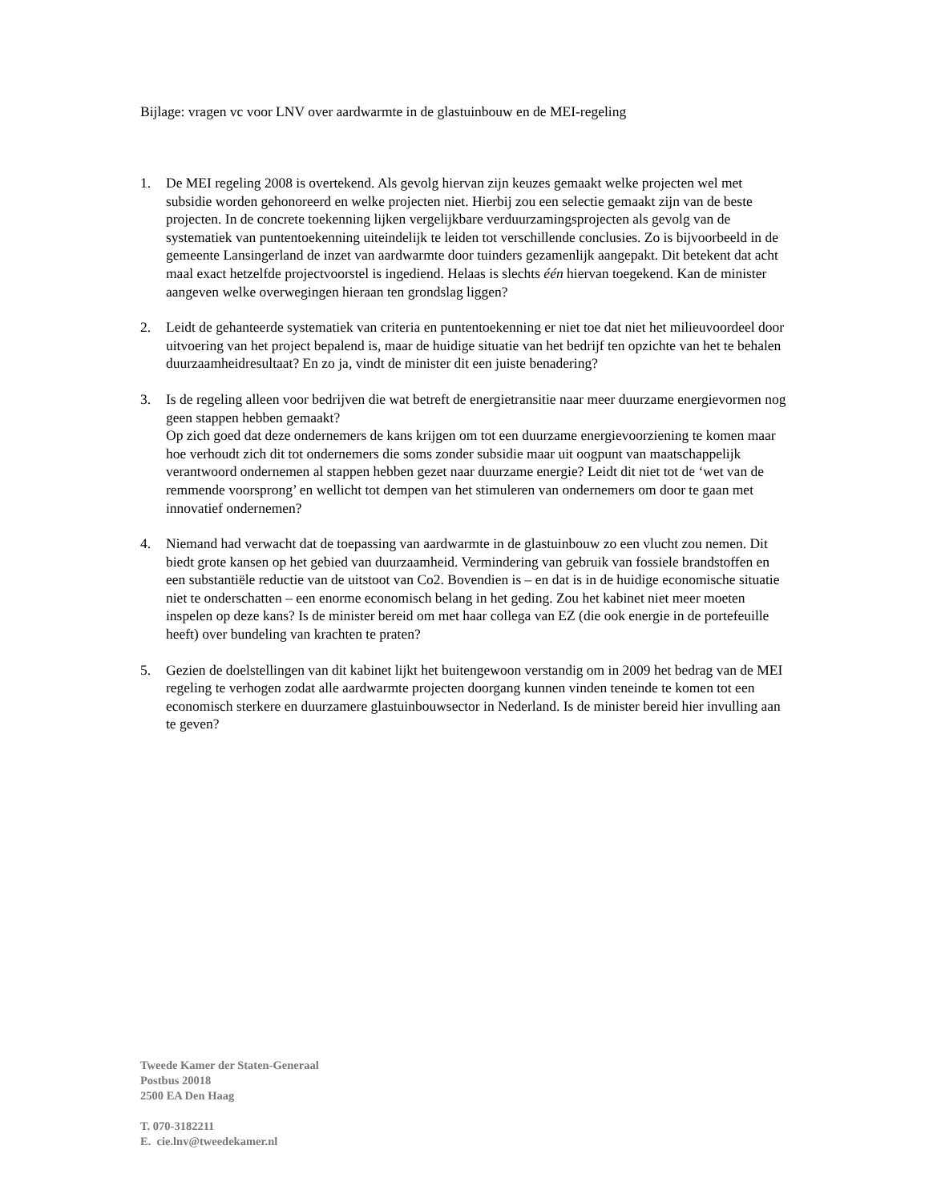Bijlage: vragen vc voor LNV over aardwarmte in de glastuinbouw en de MEI-regeling
1. De MEI regeling 2008 is overtekend. Als gevolg hiervan zijn keuzes gemaakt welke projecten wel met subsidie worden gehonoreerd en welke projecten niet. Hierbij zou een selectie gemaakt zijn van de beste projecten. In de concrete toekenning lijken vergelijkbare verduurzamingsprojecten als gevolg van de systematiek van puntentoekenning uiteindelijk te leiden tot verschillende conclusies. Zo is bijvoorbeeld in de gemeente Lansingerland de inzet van aardwarmte door tuinders gezamenlijk aangepakt. Dit betekent dat acht maal exact hetzelfde projectvoorstel is ingediend. Helaas is slechts één hiervan toegekend. Kan de minister aangeven welke overwegingen hieraan ten grondslag liggen?
2. Leidt de gehanteerde systematiek van criteria en puntentoekenning er niet toe dat niet het milieuvoordeel door uitvoering van het project bepalend is, maar de huidige situatie van het bedrijf ten opzichte van het te behalen duurzaamheidresultaat? En zo ja, vindt de minister dit een juiste benadering?
3. Is de regeling alleen voor bedrijven die wat betreft de energietransitie naar meer duurzame energievormen nog geen stappen hebben gemaakt?
Op zich goed dat deze ondernemers de kans krijgen om tot een duurzame energievoorziening te komen maar hoe verhoudt zich dit tot ondernemers die soms zonder subsidie maar uit oogpunt van maatschappelijk verantwoord ondernemen al stappen hebben gezet naar duurzame energie? Leidt dit niet tot de ‘wet van de remmende voorsprong’ en wellicht tot dempen van het stimuleren van ondernemers om door te gaan met innovatief ondernemen?
4. Niemand had verwacht dat de toepassing van aardwarmte in de glastuinbouw zo een vlucht zou nemen. Dit biedt grote kansen op het gebied van duurzaamheid. Vermindering van gebruik van fossiele brandstoffen en een substantiële reductie van de uitstoot van Co2. Bovendien is – en dat is in de huidige economische situatie niet te onderschatten – een enorme economisch belang in het geding. Zou het kabinet niet meer moeten inspelen op deze kans? Is de minister bereid om met haar collega van EZ (die ook energie in de portefeuille heeft) over bundeling van krachten te praten?
5. Gezien de doelstellingen van dit kabinet lijkt het buitengewoon verstandig om in 2009 het bedrag van de MEI regeling te verhogen zodat alle aardwarmte projecten doorgang kunnen vinden teneinde te komen tot een economisch sterkere en duurzamere glastuinbouwsector in Nederland. Is de minister bereid hier invulling aan te geven?
Tweede Kamer der Staten-Generaal
Postbus 20018
2500 EA Den Haag
T. 070-3182211
E. cie.lnv@tweedekamer.nl